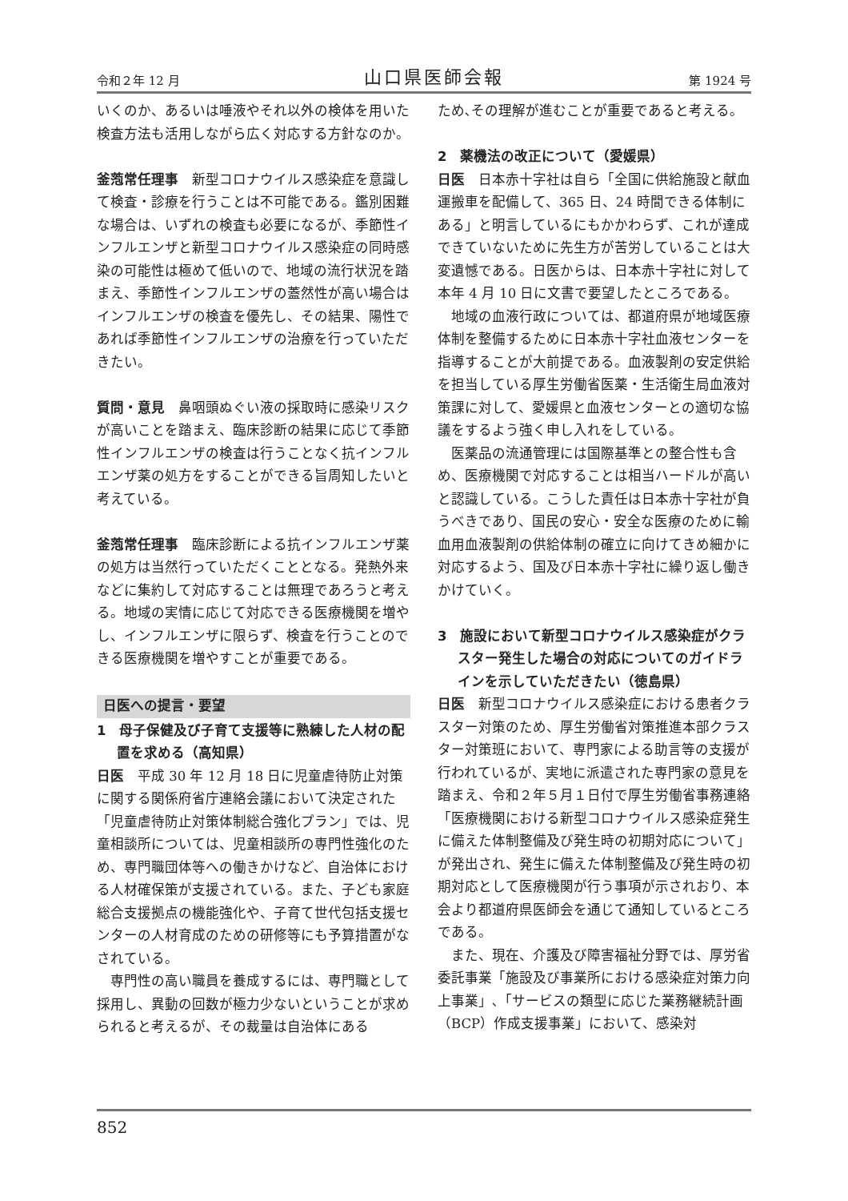令和２年 12 月 山口県医師会報 第 1924 号
いくのか、あるいは唾液やそれ以外の検体を用いた検査方法も活用しながら広く対応する方針なのか。
釜萢常任理事　新型コロナウイルス感染症を意識して検査・診療を行うことは不可能である。鑑別困難な場合は、いずれの検査も必要になるが、季節性インフルエンザと新型コロナウイルス感染症の同時感染の可能性は極めて低いので、地域の流行状況を踏まえ、季節性インフルエンザの蓋然性が高い場合はインフルエンザの検査を優先し、その結果、陽性であれば季節性インフルエンザの治療を行っていただきたい。
質問・意見　鼻咽頭ぬぐい液の採取時に感染リスクが高いことを踏まえ、臨床診断の結果に応じて季節性インフルエンザの検査は行うことなく抗インフルエンザ薬の処方をすることができる旨周知したいと考えている。
釜萢常任理事　臨床診断による抗インフルエンザ薬の処方は当然行っていただくこととなる。発熱外来などに集約して対応することは無理であろうと考える。地域の実情に応じて対応できる医療機関を増やし、インフルエンザに限らず、検査を行うことのできる医療機関を増やすことが重要である。
日医への提言・要望
1　母子保健及び子育て支援等に熟練した人材の配置を求める（高知県）
日医　平成 30 年 12 月 18 日に児童虐待防止対策に関する関係府省庁連絡会議において決定された「児童虐待防止対策体制総合強化プラン」では、児童相談所については、児童相談所の専門性強化のため、専門職団体等への働きかけなど、自治体における人材確保策が支援されている。また、子ども家庭総合支援拠点の機能強化や、子育て世代包括支援センターの人材育成のための研修等にも予算措置がなされている。
専門性の高い職員を養成するには、専門職として採用し、異動の回数が極力少ないということが求められると考えるが、その裁量は自治体にある
ため､その理解が進むことが重要であると考える。
2　薬機法の改正について（愛媛県）
日医　日本赤十字社は自ら「全国に供給施設と献血運搬車を配備して、365 日、24 時間できる体制にある」と明言しているにもかかわらず、これが達成できていないために先生方が苦労していることは大変遺憾である。日医からは、日本赤十字社に対して本年 4 月 10 日に文書で要望したところである。
地域の血液行政については、都道府県が地域医療体制を整備するために日本赤十字社血液センターを指導することが大前提である。血液製剤の安定供給を担当している厚生労働省医薬・生活衛生局血液対策課に対して、愛媛県と血液センターとの適切な協議をするよう強く申し入れをしている。
医薬品の流通管理には国際基準との整合性も含め、医療機関で対応することは相当ハードルが高いと認識している。こうした責任は日本赤十字社が負うべきであり、国民の安心・安全な医療のために輸血用血液製剤の供給体制の確立に向けてきめ細かに対応するよう、国及び日本赤十字社に繰り返し働きかけていく。
3　施設において新型コロナウイルス感染症がクラスター発生した場合の対応についてのガイドラインを示していただきたい（徳島県）
日医　新型コロナウイルス感染症における患者クラスター対策のため、厚生労働省対策推進本部クラスター対策班において、専門家による助言等の支援が行われているが、実地に派遣された専門家の意見を踏まえ、令和２年５月１日付で厚生労働省事務連絡「医療機関における新型コロナウイルス感染症発生に備えた体制整備及び発生時の初期対応について」が発出され、発生に備えた体制整備及び発生時の初期対応として医療機関が行う事項が示されおり、本会より都道府県医師会を通じて通知しているところである。
また、現在、介護及び障害福祉分野では、厚労省委託事業「施設及び事業所における感染症対策力向上事業」､「サービスの類型に応じた業務継続計画（BCP）作成支援事業」において、感染対
852